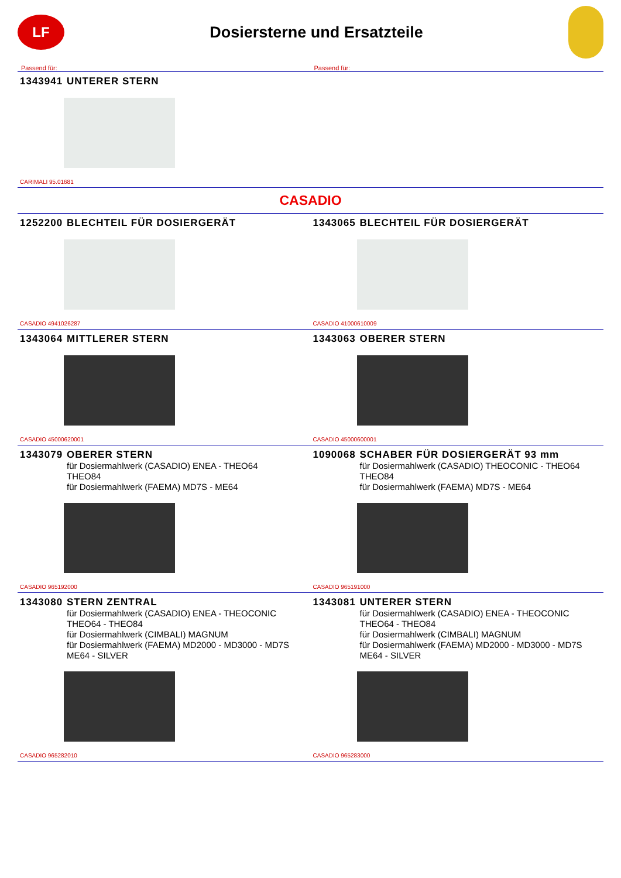LF
Dosiersterne und Ersatzteile
Passend für: Passend für:
1343941 UNTERER STERN
CARIMALI 95.01681
CASADIO
1252200 BLECHTEIL FÜR DOSIERGERÄT
CASADIO 4941026287
1343065 BLECHTEIL FÜR DOSIERGERÄT
CASADIO 41000610009
1343064 MITTLERER STERN
CASADIO 45000620001
1343063 OBERER STERN
CASADIO 45000600001
1343079 OBERER STERN
für Dosiermahlwerk (CASADIO) ENEA - THEO64
THEO84
für Dosiermahlwerk (FAEMA) MD7S - ME64
CASADIO 965192000
1090068 SCHABER FÜR DOSIERGERÄT 93 mm
für Dosiermahlwerk (CASADIO) THEOCONIC - THEO64
THEO84
für Dosiermahlwerk (FAEMA) MD7S - ME64
CASADIO 965191000
1343080 STERN ZENTRAL
für Dosiermahlwerk (CASADIO) ENEA - THEOCONIC
THEO64 - THEO84
für Dosiermahlwerk (CIMBALI) MAGNUM
für Dosiermahlwerk (FAEMA) MD2000 - MD3000 - MD7S
ME64 - SILVER
CASADIO 965282010
1343081 UNTERER STERN
für Dosiermahlwerk (CASADIO) ENEA - THEOCONIC
THEO64 - THEO84
für Dosiermahlwerk (CIMBALI) MAGNUM
für Dosiermahlwerk (FAEMA) MD2000 - MD3000 - MD7S
ME64 - SILVER
CASADIO 965283000